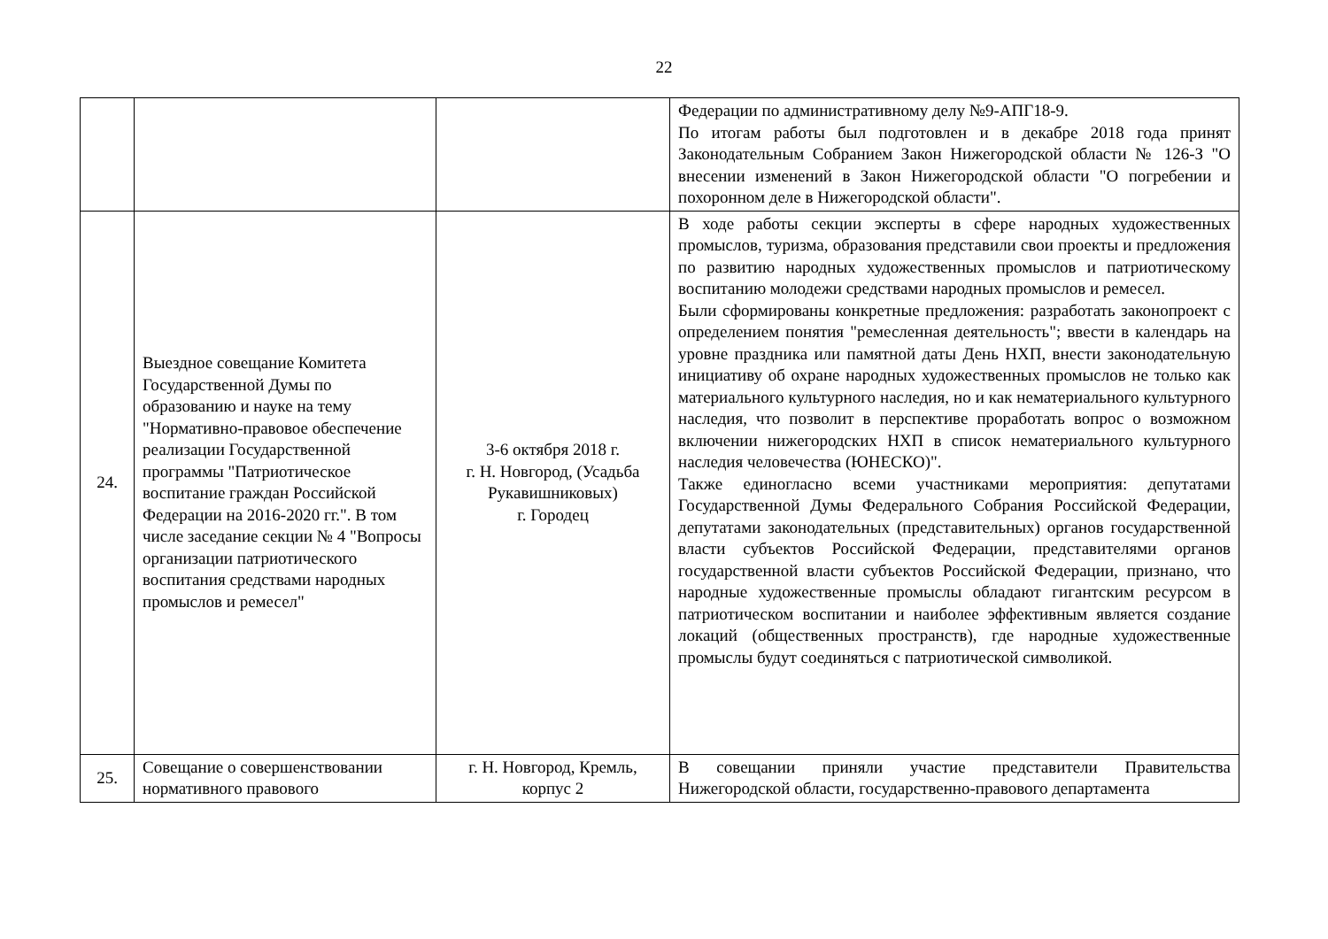22
| | | | Федерации по административному делу №9-АПГ18-9. По итогам работы был подготовлен и в декабре 2018 года принят Законодательным Собранием Закон Нижегородской области № 126-З "О внесении изменений в Закон Нижегородской области "О погребении и похоронном деле в Нижегородской области". |
| 24. | Выездное совещание Комитета Государственной Думы по образованию и науке на тему "Нормативно-правовое обеспечение реализации Государственной программы "Патриотическое воспитание граждан Российской Федерации на 2016-2020 гг.". В том числе заседание секции № 4 "Вопросы организации патриотического воспитания средствами народных промыслов и ремесел" | 3-6 октября 2018 г. г. Н. Новгород, (Усадьба Рукавишниковых) г. Городец | В ходе работы секции эксперты в сфере народных художественных промыслов, туризма, образования представили свои проекты и предложения по развитию народных художественных промыслов и патриотическому воспитанию молодежи средствами народных промыслов и ремесел. Были сформированы конкретные предложения: разработать законопроект с определением понятия "ремесленная деятельность"; ввести в календарь на уровне праздника или памятной даты День НХП, внести законодательную инициативу об охране народных художественных промыслов не только как материального культурного наследия, но и как нематериального культурного наследия, что позволит в перспективе проработать вопрос о возможном включении нижегородских НХП в список нематериального культурного наследия человечества (ЮНЕСКО)". Также единогласно всеми участниками мероприятия: депутатами Государственной Думы Федерального Собрания Российской Федерации, депутатами законодательных (представительных) органов государственной власти субъектов Российской Федерации, представителями органов государственной власти субъектов Российской Федерации, признано, что народные художественные промыслы обладают гигантским ресурсом в патриотическом воспитании и наиболее эффективным является создание локаций (общественных пространств), где народные художественные промыслы будут соединяться с патриотической символикой. |
| 25. | Совещание о совершенствовании нормативного правового | г. Н. Новгород, Кремль, корпус 2 | В совещании приняли участие представители Правительства Нижегородской области, государственно-правового департамента |